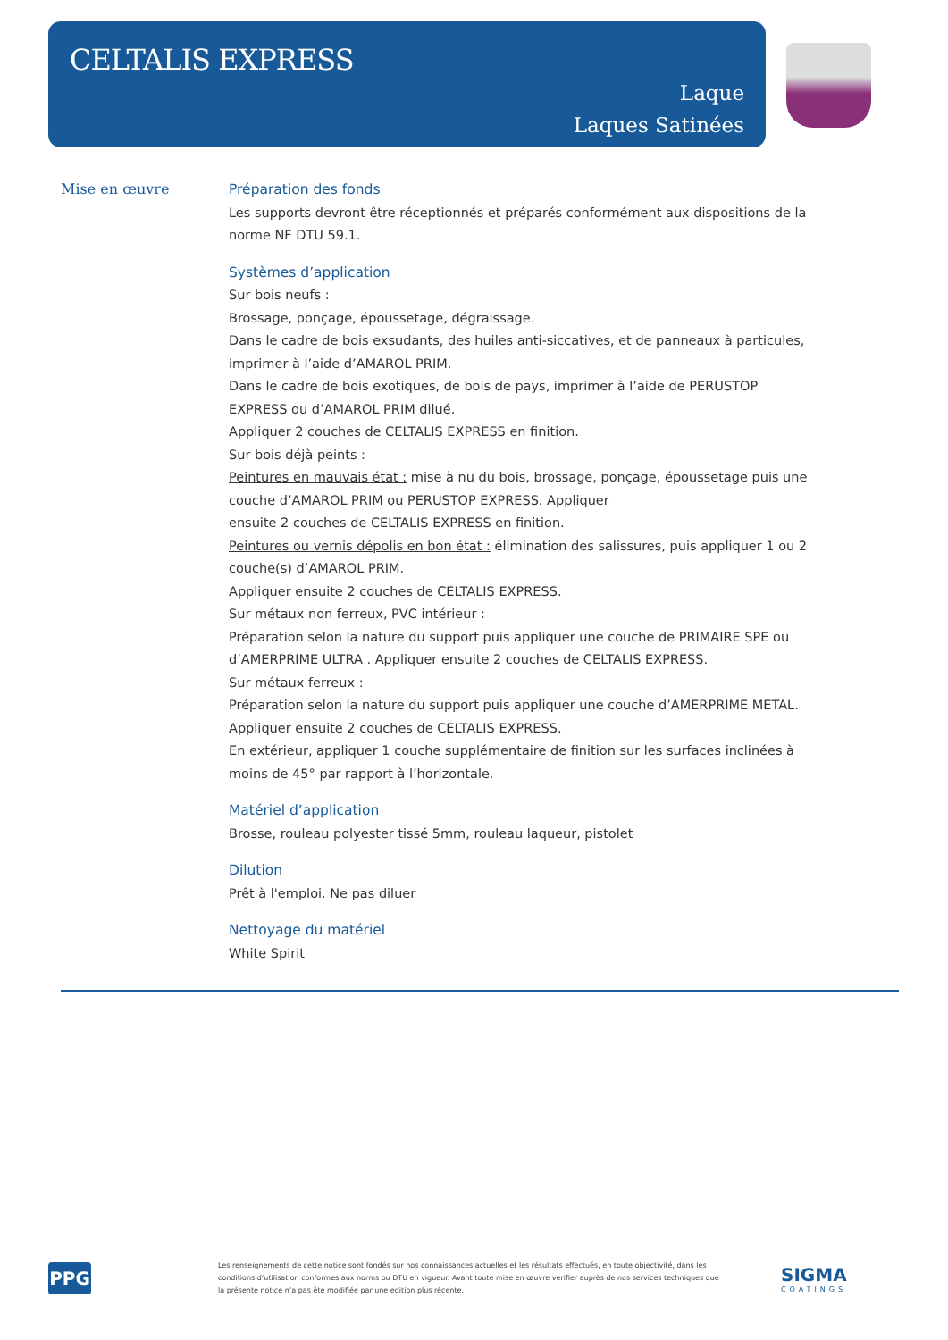CELTALIS EXPRESS
Laque
Laques Satinées
Mise en œuvre
Préparation des fonds
Les supports devront être réceptionnés et préparés conformément aux dispositions de la norme NF DTU 59.1.
Systèmes d’application
Sur bois neufs :
Brossage, ponçage, époussetage, dégraissage.
Dans le cadre de bois exsudants, des huiles anti-siccatives, et de panneaux à particules, imprimer à l’aide d’AMAROL PRIM.
Dans le cadre de bois exotiques, de bois de pays, imprimer à l’aide de PERUSTOP EXPRESS ou d’AMAROL PRIM dilué.
Appliquer 2 couches de CELTALIS EXPRESS en finition.
Sur bois déjà peints :
Peintures en mauvais état : mise à nu du bois, brossage, ponçage, époussetage puis une couche d’AMAROL PRIM ou PERUSTOP EXPRESS. Appliquer
ensuite 2 couches de CELTALIS EXPRESS en finition.
Peintures ou vernis dépolis en bon état : élimination des salissures, puis appliquer 1 ou 2 couche(s) d’AMAROL PRIM.
Appliquer ensuite 2 couches de CELTALIS EXPRESS.
Sur métaux non ferreux, PVC intérieur :
Préparation selon la nature du support puis appliquer une couche de PRIMAIRE SPE ou d’AMERPRIME ULTRA . Appliquer ensuite 2 couches de CELTALIS EXPRESS.
Sur métaux ferreux :
Préparation selon la nature du support puis appliquer une couche d’AMERPRIME METAL. Appliquer ensuite 2 couches de CELTALIS EXPRESS.
En extérieur, appliquer 1 couche supplémentaire de finition sur les surfaces inclinées à moins de 45° par rapport à l’horizontale.
Matériel d’application
Brosse, rouleau polyester tissé 5mm, rouleau laqueur, pistolet
Dilution
Prêt à l'emploi. Ne pas diluer
Nettoyage du matériel
White Spirit
PPG
Les renseignements de cette notice sont fondés sur nos connaissances actuelles et les résultats effectués, en toute objectivité, dans les conditions d’utilisation conformes aux norms ou DTU en vigueur. Avant toute mise en œuvre verifier auprès de nos services techniques que la présente notice n’a pas été modifiée par une edition plus récente.
SIGMA
COATINGS